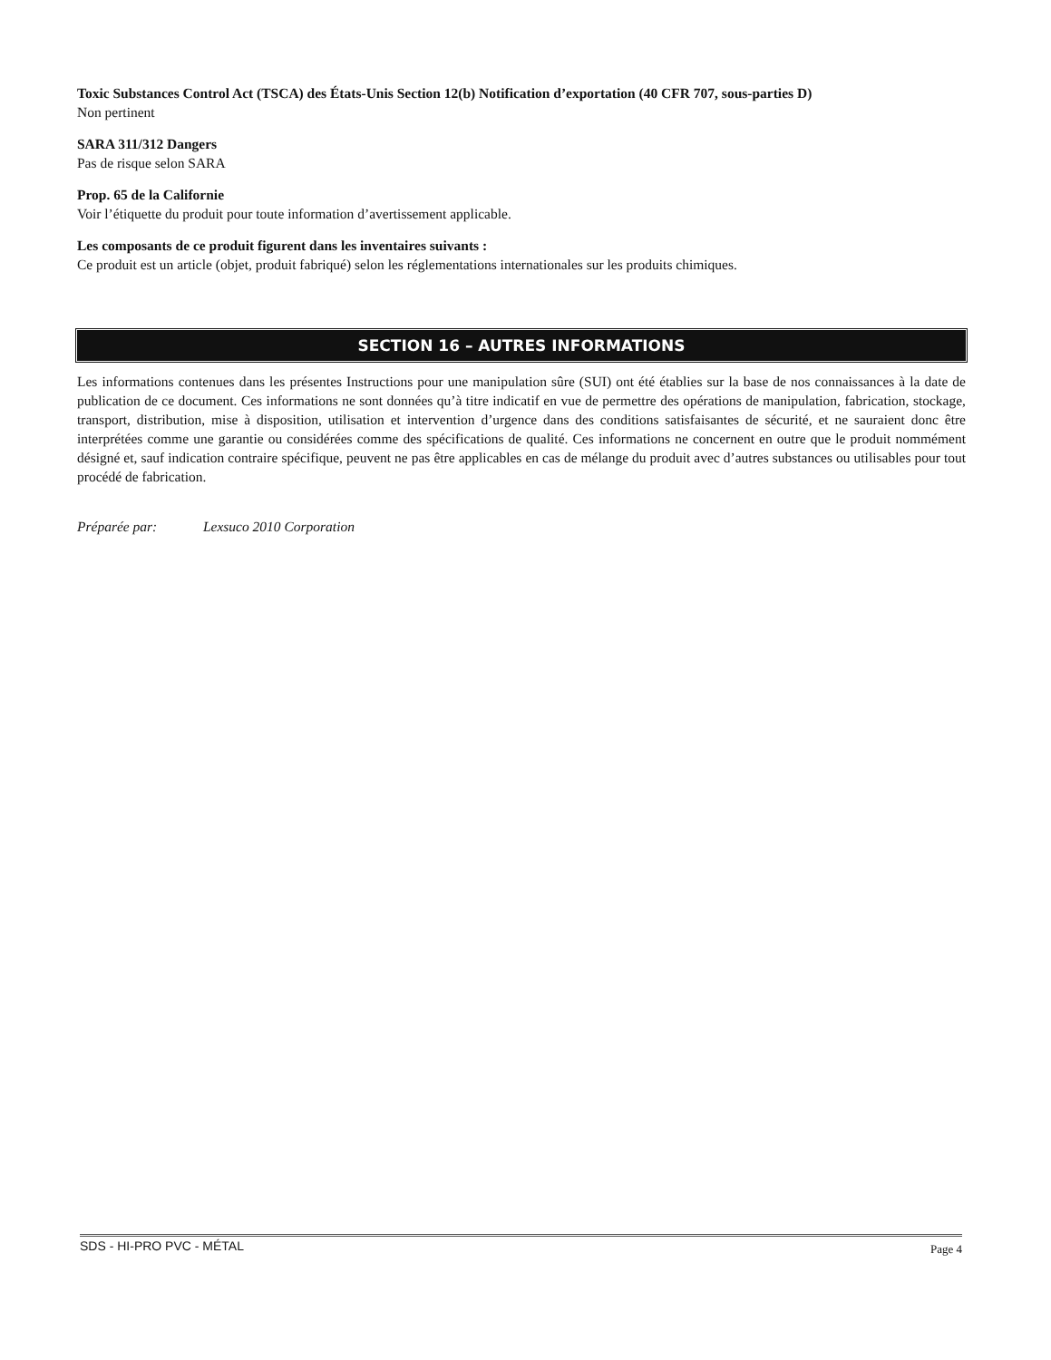Toxic Substances Control Act (TSCA) des États-Unis Section 12(b) Notification d’exportation (40 CFR 707, sous-parties D)
Non pertinent
SARA 311/312 Dangers
Pas de risque selon SARA
Prop. 65 de la Californie
Voir l’étiquette du produit pour toute information d’avertissement applicable.
Les composants de ce produit figurent dans les inventaires suivants :
Ce produit est un article (objet, produit fabriqué) selon les réglementations internationales sur les produits chimiques.
SECTION 16 – AUTRES INFORMATIONS
Les informations contenues dans les présentes Instructions pour une manipulation sûre (SUI) ont été établies sur la base de nos connaissances à la date de publication de ce document. Ces informations ne sont données qu’à titre indicatif en vue de permettre des opérations de manipulation, fabrication, stockage, transport, distribution, mise à disposition, utilisation et intervention d’urgence dans des conditions satisfaisantes de sécurité, et ne sauraient donc être interprétées comme une garantie ou considérées comme des spécifications de qualité. Ces informations ne concernent en outre que le produit nommément désigné et, sauf indication contraire spécifique, peuvent ne pas être applicables en cas de mélange du produit avec d’autres substances ou utilisables pour tout procédé de fabrication.
Préparée par: Lexsuco 2010 Corporation
SDS - HI-PRO PVC - MÉTAL Page 4